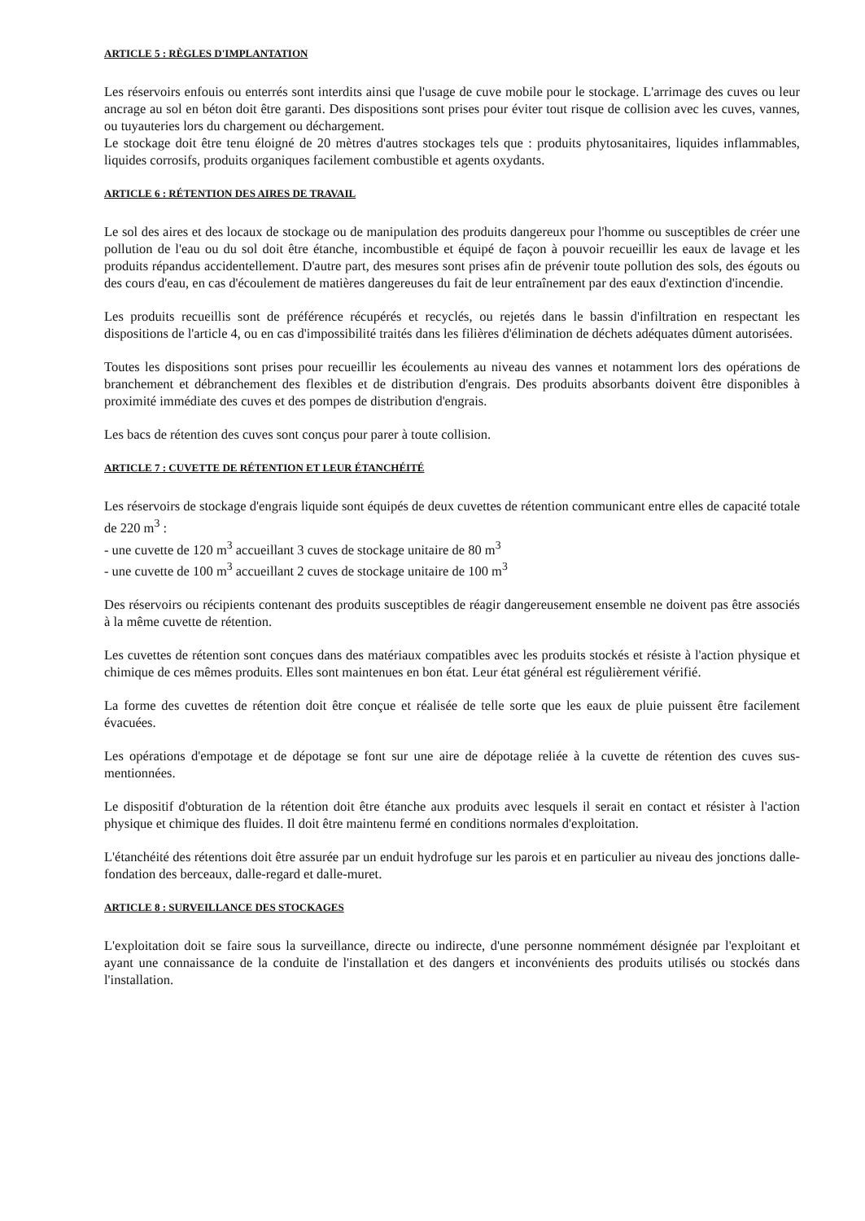ARTICLE 5 : RÈGLES D'IMPLANTATION
Les réservoirs enfouis ou enterrés sont interdits ainsi que l'usage de cuve mobile pour le stockage. L'arrimage des cuves ou leur ancrage au sol en béton doit être garanti. Des dispositions sont prises pour éviter tout risque de collision avec les cuves, vannes, ou tuyauteries lors du chargement ou déchargement.
Le stockage doit être tenu éloigné de 20 mètres d'autres stockages tels que : produits phytosanitaires, liquides inflammables, liquides corrosifs, produits organiques facilement combustible et agents oxydants.
ARTICLE 6 : RÉTENTION DES AIRES DE TRAVAIL
Le sol des aires et des locaux de stockage ou de manipulation des produits dangereux pour l'homme ou susceptibles de créer une pollution de l'eau ou du sol doit être étanche, incombustible et équipé de façon à pouvoir recueillir les eaux de lavage et les produits répandus accidentellement. D'autre part, des mesures sont prises afin de prévenir toute pollution des sols, des égouts ou des cours d'eau, en cas d'écoulement de matières dangereuses du fait de leur entraînement par des eaux d'extinction d'incendie.
Les produits recueillis sont de préférence récupérés et recyclés, ou rejetés dans le bassin d'infiltration en respectant les dispositions de l'article 4, ou en cas d'impossibilité traités dans les filières d'élimination de déchets adéquates dûment autorisées.
Toutes les dispositions sont prises pour recueillir les écoulements au niveau des vannes et notamment lors des opérations de branchement et débranchement des flexibles et de distribution d'engrais. Des produits absorbants doivent être disponibles à proximité immédiate des cuves et des pompes de distribution d'engrais.
Les bacs de rétention des cuves sont conçus pour parer à toute collision.
ARTICLE 7 : CUVETTE DE RÉTENTION ET LEUR ÉTANCHÉITÉ
Les réservoirs de stockage d'engrais liquide sont équipés de deux cuvettes de rétention communicant entre elles de capacité totale de 220 m<sup>3</sup> :
- une cuvette de 120 m<sup>3</sup> accueillant 3 cuves de stockage unitaire de 80 m<sup>3</sup>
- une cuvette de 100 m<sup>3</sup> accueillant 2 cuves de stockage unitaire de 100 m<sup>3</sup>
Des réservoirs ou récipients contenant des produits susceptibles de réagir dangereusement ensemble ne doivent pas être associés à la même cuvette de rétention.
Les cuvettes de rétention sont conçues dans des matériaux compatibles avec les produits stockés et résiste à l'action physique et chimique de ces mêmes produits. Elles sont maintenues en bon état. Leur état général est régulièrement vérifié.
La forme des cuvettes de rétention doit être conçue et réalisée de telle sorte que les eaux de pluie puissent être facilement évacuées.
Les opérations d'empotage et de dépotage se font sur une aire de dépotage reliée à la cuvette de rétention des cuves sus-mentionnées.
Le dispositif d'obturation de la rétention doit être étanche aux produits avec lesquels il serait en contact et résister à l'action physique et chimique des fluides. Il doit être maintenu fermé en conditions normales d'exploitation.
L'étanchéité des rétentions doit être assurée par un enduit hydrofuge sur les parois et en particulier au niveau des jonctions dalle-fondation des berceaux, dalle-regard et dalle-muret.
ARTICLE 8 : SURVEILLANCE DES STOCKAGES
L'exploitation doit se faire sous la surveillance, directe ou indirecte, d'une personne nommément désignée par l'exploitant et ayant une connaissance de la conduite de l'installation et des dangers et inconvénients des produits utilisés ou stockés dans l'installation.